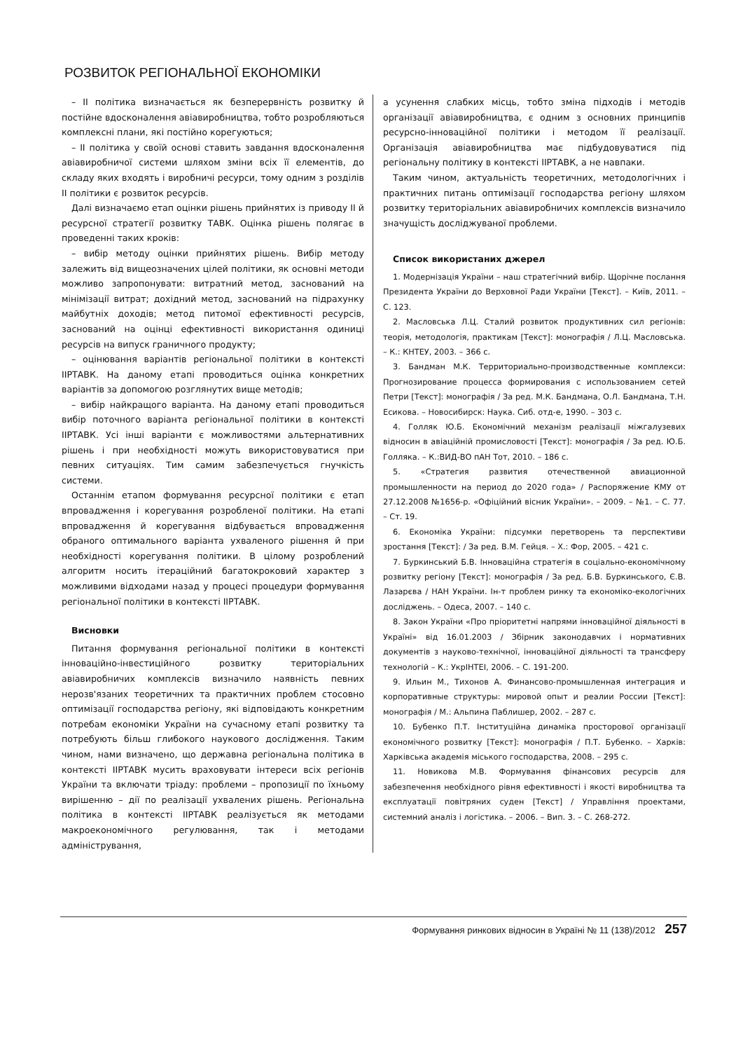РОЗВИТОК РЕГІОНАЛЬНОЇ ЕКОНОМІКИ
– ІІ політика визначається як безперервність розвитку й постійне вдосконалення авіавиробництва, тобто розробляються комплексні плани, які постійно корегуються;
– ІІ політика у своїй основі ставить завдання вдосконалення авіавиробничої системи шляхом зміни всіх її елементів, до складу яких входять і виробничі ресурси, тому одним з розділів ІІ політики є розвиток ресурсів.
Далі визначаємо етап оцінки рішень прийнятих із приводу ІІ й ресурсної стратегії розвитку ТАВК. Оцінка рішень полягає в проведенні таких кроків:
– вибір методу оцінки прийнятих рішень. Вибір методу залежить від вищеозначених цілей політики, як основні методи можливо запропонувати: витратний метод, заснований на мінімізації витрат; дохідний метод, заснований на підрахунку майбутніх доходів; метод питомої ефективності ресурсів, заснований на оцінці ефективності використання одиниці ресурсів на випуск граничного продукту;
– оцінювання варіантів регіональної політики в контексті ІІРТАВК. На даному етапі проводиться оцінка конкретних варіантів за допомогою розглянутих вище методів;
– вибір найкращого варіанта. На даному етапі проводиться вибір поточного варіанта регіональної політики в контексті ІІРТАВК. Усі інші варіанти є можливостями альтернативних рішень і при необхідності можуть використовуватися при певних ситуаціях. Тим самим забезпечується гнучкість системи.
Останнім етапом формування ресурсної політики є етап впровадження і корегування розробленої політики. На етапі впровадження й корегування відбувається впровадження обраного оптимального варіанта ухваленого рішення й при необхідності корегування політики. В цілому розроблений алгоритм носить ітераційний багатокроковий характер з можливими відходами назад у процесі процедури формування регіональної політики в контексті ІІРТАВК.
Висновки
Питання формування регіональної політики в контексті інноваційно-інвестиційного розвитку територіальних авіавиробничих комплексів визначило наявність певних нерозв'язаних теоретичних та практичних проблем стосовно оптимізації господарства регіону, які відповідають конкретним потребам економіки України на сучасному етапі розвитку та потребують більш глибокого наукового дослідження. Таким чином, нами визначено, що державна регіональна політика в контексті ІІРТАВК мусить враховувати інтереси всіх регіонів України та включати тріаду: проблеми – пропозиції по їхньому вирішенню – дії по реалізації ухвалених рішень. Регіональна політика в контексті ІІРТАВК реалізується як методами макроекономічного регулювання, так і методами адміністрування,
а усунення слабких місць, тобто зміна підходів і методів організації авіавиробництва, є одним з основних принципів ресурсно-інноваційної політики і методом її реалізації. Організація авіавиробництва має підбудовуватися під регіональну політику в контексті ІІРТАВК, а не навпаки.
Таким чином, актуальність теоретичних, методологічних і практичних питань оптимізації господарства регіону шляхом розвитку територіальних авіавиробничих комплексів визначило значущість досліджуваної проблеми.
Список використаних джерел
1. Модернізація України – наш стратегічний вибір. Щорічне послання Президента України до Верховної Ради України [Текст]. – Київ, 2011. – С. 123.
2. Масловська Л.Ц. Сталий розвиток продуктивних сил регіонів: теорія, методологія, практикам [Текст]: монографія / Л.Ц. Масловська. – К.: КНТЕУ, 2003. – 366 с.
3. Бандман М.К. Территориально-производственные комплекси: Прогнозирование процесса формирования с использованием сетей Петри [Текст]: монографія / За ред. М.К. Бандмана, О.Л. Бандмана, Т.Н. Есикова. – Новосибирск: Наука. Сиб. отд-е, 1990. – 303 с.
4. Голляк Ю.Б. Економічний механізм реалізації міжгалузевих відносин в авіаційній промисловості [Текст]: монографія / За ред. Ю.Б. Голляка. – К.:ВИД-ВО пАН Тот, 2010. – 186 с.
5. «Стратегия развития отечественной авиационной промышленности на период до 2020 года» / Распоряжение КМУ от 27.12.2008 №1656-р. «Офіційний вісник України». – 2009. – №1. – С. 77. – Ст. 19.
6. Економіка України: підсумки перетворень та перспективи зростання [Текст]: / За ред. В.М. Гейця. – Х.: Фор, 2005. – 421 с.
7. Буркинський Б.В. Інноваційна стратегія в соціально-економічному розвитку регіону [Текст]: монографія / За ред. Б.В. Буркинського, Є.В. Лазарєва / НАН України. Ін-т проблем ринку та економіко-екологічних досліджень. – Одеса, 2007. – 140 с.
8. Закон України «Про пріоритетні напрями інноваційної діяльності в Україні» від 16.01.2003 / Збірник законодавчих і нормативних документів з науково-технічної, інноваційної діяльності та трансферу технологій – К.: УкрІНТЕІ, 2006. – С. 191-200.
9. Ильин М., Тихонов А. Финансово-промышленная интеграция и корпоративные структуры: мировой опыт и реалии России [Текст]: монографія / М.: Альпина Паблишер, 2002. – 287 с.
10. Бубенко П.Т. Інституційна динаміка просторової організації економічного розвитку [Текст]: монографія / П.Т. Бубенко. – Харків: Харківська академія міського господарства, 2008. – 295 с.
11. Новикова М.В. Формування фінансових ресурсів для забезпечення необхідного рівня ефективності і якості виробництва та експлуатації повітряних суден [Текст] / Управління проектами, системний аналіз і логістика. – 2006. – Вип. 3. – С. 268-272.
Формування ринкових відносин в Україні № 11 (138)/2012 257